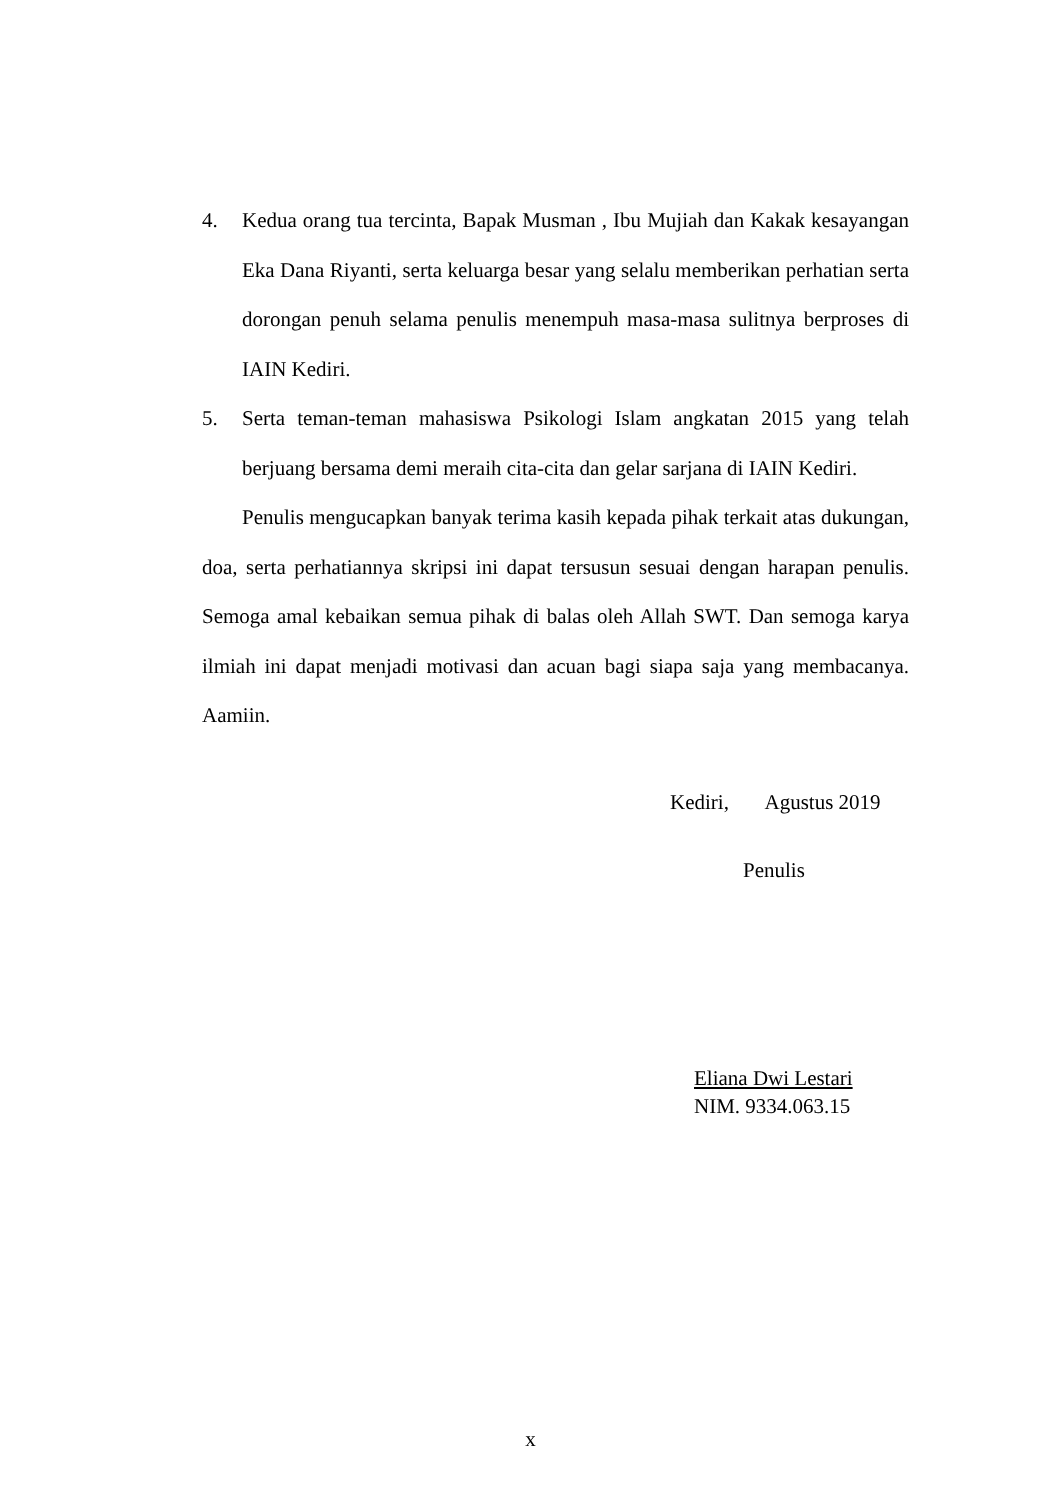4. Kedua orang tua tercinta, Bapak Musman , Ibu Mujiah dan Kakak kesayangan Eka Dana Riyanti, serta keluarga besar yang selalu memberikan perhatian serta dorongan penuh selama penulis menempuh masa-masa sulitnya berproses di IAIN Kediri.
5. Serta teman-teman mahasiswa Psikologi Islam angkatan 2015 yang telah berjuang bersama demi meraih cita-cita dan gelar sarjana di IAIN Kediri.
Penulis mengucapkan banyak terima kasih kepada pihak terkait atas dukungan, doa, serta perhatiannya skripsi ini dapat tersusun sesuai dengan harapan penulis. Semoga amal kebaikan semua pihak di balas oleh Allah SWT. Dan semoga karya ilmiah ini dapat menjadi motivasi dan acuan bagi siapa saja yang membacanya. Aamiin.
Kediri, Agustus 2019
Penulis
Eliana Dwi Lestari
NIM. 9334.063.15
x